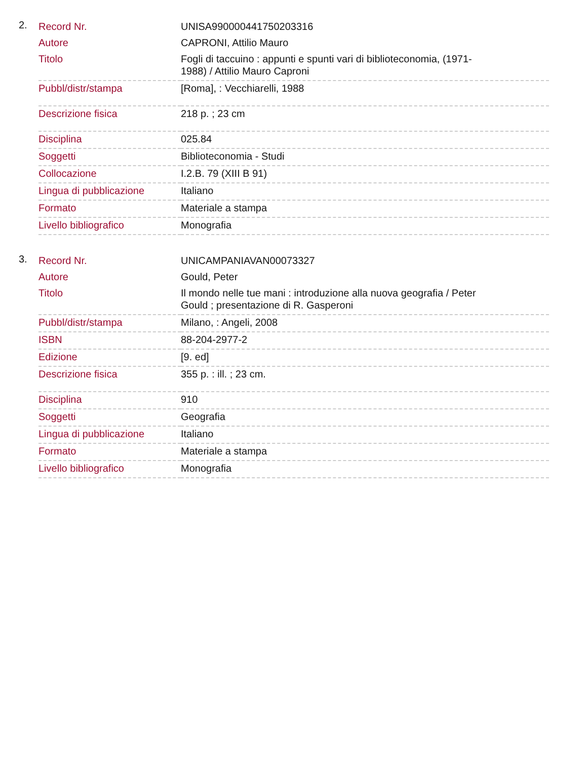2.
| Record Nr. | UNISA990000441750203316 |
| Autore | CAPRONI, Attilio Mauro |
| Titolo | Fogli di taccuino : appunti e spunti vari di biblioteconomia, (1971-1988) / Attilio Mauro Caproni |
| Pubbl/distr/stampa | [Roma], : Vecchiarelli, 1988 |
| Descrizione fisica | 218 p. ; 23 cm |
| Disciplina | 025.84 |
| Soggetti | Biblioteconomia - Studi |
| Collocazione | I.2.B. 79 (XIII B 91) |
| Lingua di pubblicazione | Italiano |
| Formato | Materiale a stampa |
| Livello bibliografico | Monografia |
3.
| Record Nr. | UNICAMPANIAVAN00073327 |
| Autore | Gould, Peter |
| Titolo | Il mondo nelle tue mani : introduzione alla nuova geografia / Peter Gould ; presentazione di R. Gasperoni |
| Pubbl/distr/stampa | Milano, : Angeli, 2008 |
| ISBN | 88-204-2977-2 |
| Edizione | [9. ed] |
| Descrizione fisica | 355 p. : ill. ; 23 cm. |
| Disciplina | 910 |
| Soggetti | Geografia |
| Lingua di pubblicazione | Italiano |
| Formato | Materiale a stampa |
| Livello bibliografico | Monografia |